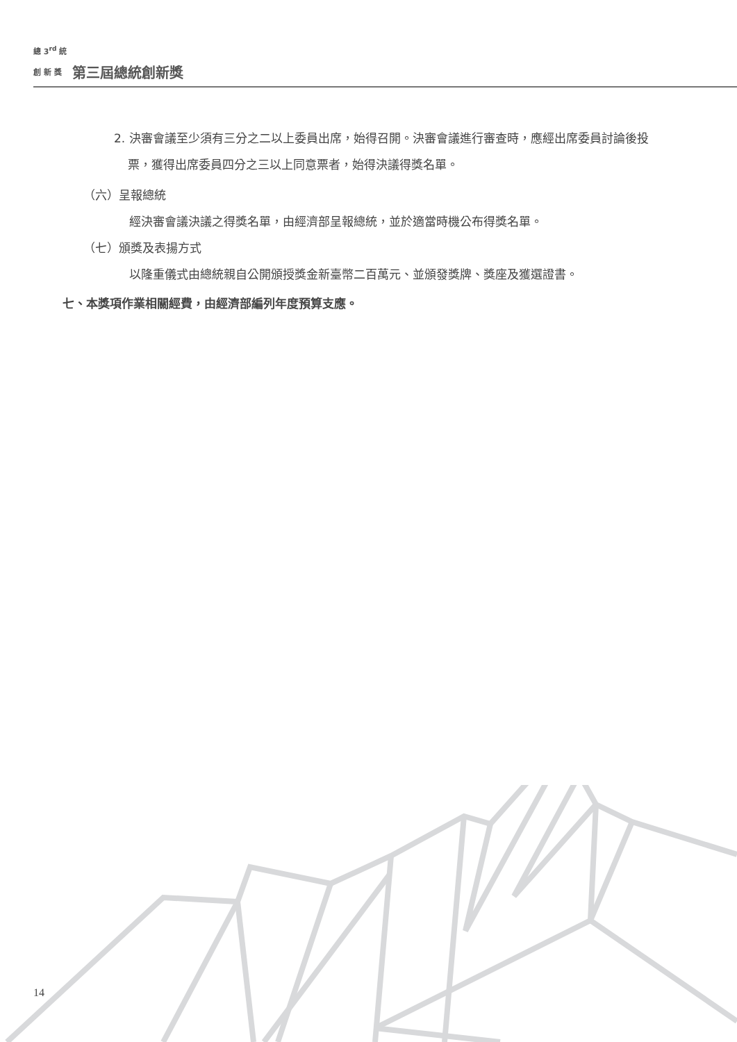總 3<sup>rd</sup> 統
創 新 獎
第三屆總統創新獎
2. 決審會議至少須有三分之二以上委員出席，始得召開。決審會議進行審查時，應經出席委員討論後投票，獲得出席委員四分之三以上同意票者，始得決議得獎名單。
（六）呈報總統
經決審會議決議之得獎名單，由經濟部呈報總統，並於適當時機公布得獎名單。
（七）頒獎及表揚方式
以隆重儀式由總統親自公開頒授獎金新臺幣二百萬元、並頒發獎牌、獎座及獲選證書。
七、本獎項作業相關經費，由經濟部編列年度預算支應。
14